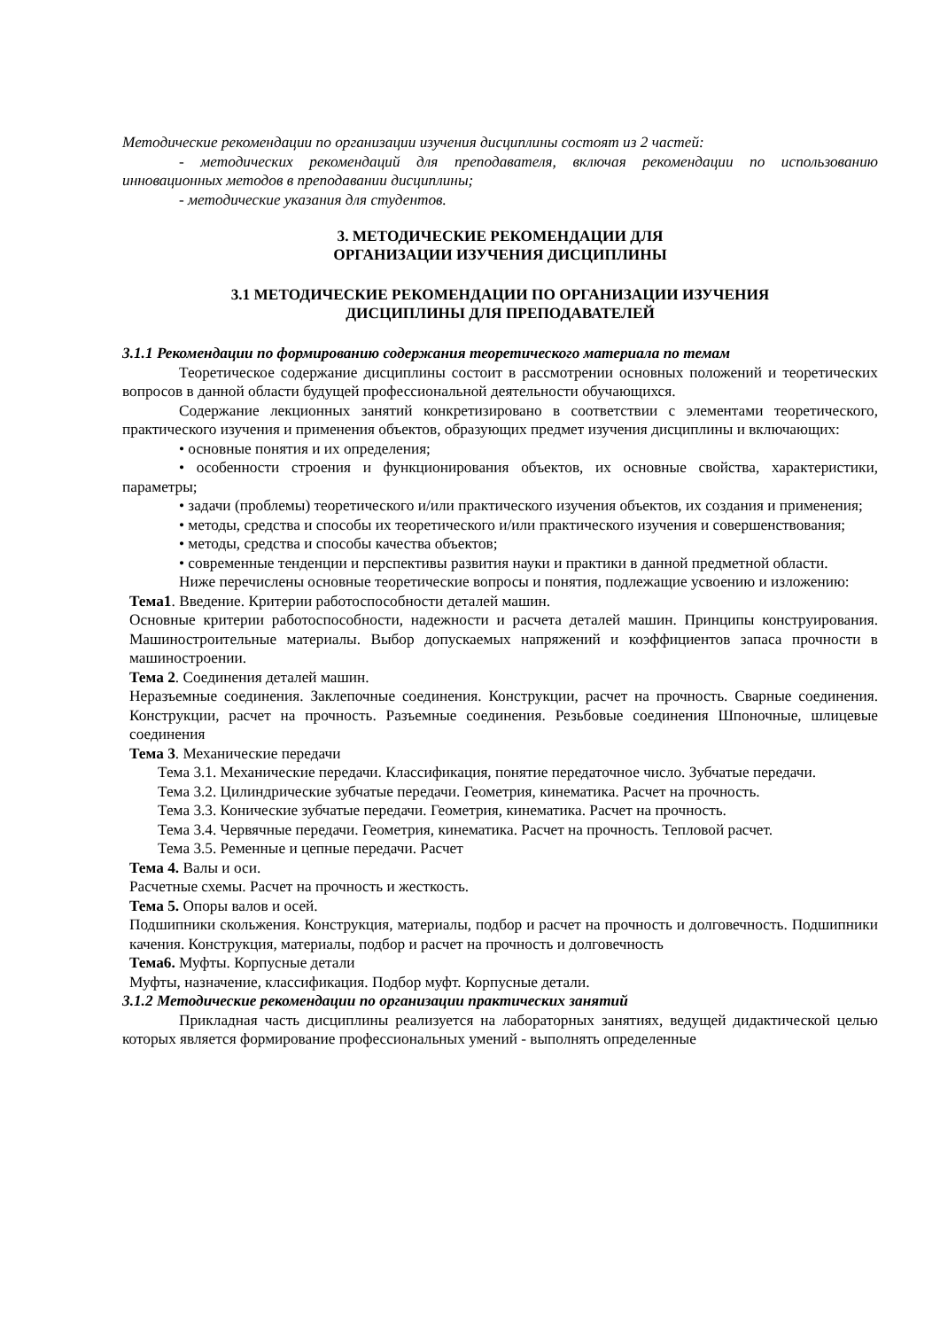Методические рекомендации по организации изучения дисциплины состоят из 2 частей:
- методических рекомендаций для преподавателя, включая рекомендации по использованию инновационных методов в преподавании дисциплины;
- методические указания для студентов.
3. МЕТОДИЧЕСКИЕ РЕКОМЕНДАЦИИ ДЛЯ
ОРГАНИЗАЦИИ ИЗУЧЕНИЯ ДИСЦИПЛИНЫ
3.1 МЕТОДИЧЕСКИЕ РЕКОМЕНДАЦИИ ПО ОРГАНИЗАЦИИ ИЗУЧЕНИЯ
ДИСЦИПЛИНЫ ДЛЯ ПРЕПОДАВАТЕЛЕЙ
3.1.1 Рекомендации по формированию содержания теоретического материала по темам
Теоретическое содержание дисциплины состоит в рассмотрении основных положений и теоретических вопросов в данной области будущей профессиональной деятельности обучающихся.
Содержание лекционных занятий конкретизировано в соответствии с элементами теоретического, практического изучения и применения объектов, образующих предмет изучения дисциплины и включающих:
• основные понятия и их определения;
• особенности строения и функционирования объектов, их основные свойства, характеристики, параметры;
• задачи (проблемы) теоретического и/или практического изучения объектов, их создания и применения;
• методы, средства и способы их теоретического и/или практического изучения и совершенствования;
• методы, средства и способы качества объектов;
• современные тенденции и перспективы развития науки и практики в данной предметной области.
Ниже перечислены основные теоретические вопросы и понятия, подлежащие усвоению и изложению:
Тема1. Введение. Критерии работоспособности деталей машин.
Основные критерии работоспособности, надежности и расчета деталей машин. Принципы конструирования. Машиностроительные материалы. Выбор допускаемых напряжений и коэффициентов запаса прочности в машиностроении.
Тема 2. Соединения деталей машин.
Неразъемные соединения. Заклепочные соединения. Конструкции, расчет на прочность. Сварные соединения. Конструкции, расчет на прочность. Разъемные соединения. Резьбовые соединения Шпоночные, шлицевые соединения
Тема 3. Механические передачи
Тема 3.1. Механические передачи. Классификация, понятие передаточное число. Зубчатые передачи.
Тема 3.2. Цилиндрические зубчатые передачи. Геометрия, кинематика. Расчет на прочность.
Тема 3.3. Конические зубчатые передачи. Геометрия, кинематика. Расчет на прочность.
Тема 3.4. Червячные передачи. Геометрия, кинематика. Расчет на прочность. Тепловой расчет.
Тема 3.5. Ременные и цепные передачи. Расчет
Тема 4. Валы и оси.
Расчетные схемы. Расчет на прочность и жесткость.
Тема 5. Опоры валов и осей.
Подшипники скольжения. Конструкция, материалы, подбор и расчет на прочность и долговечность. Подшипники качения. Конструкция, материалы, подбор и расчет на прочность и долговечность
Тема6. Муфты. Корпусные детали
Муфты, назначение, классификация. Подбор муфт. Корпусные детали.
3.1.2 Методические рекомендации по организации практических занятий
Прикладная часть дисциплины реализуется на лабораторных занятиях, ведущей дидактической целью которых является формирование профессиональных умений - выполнять определенные